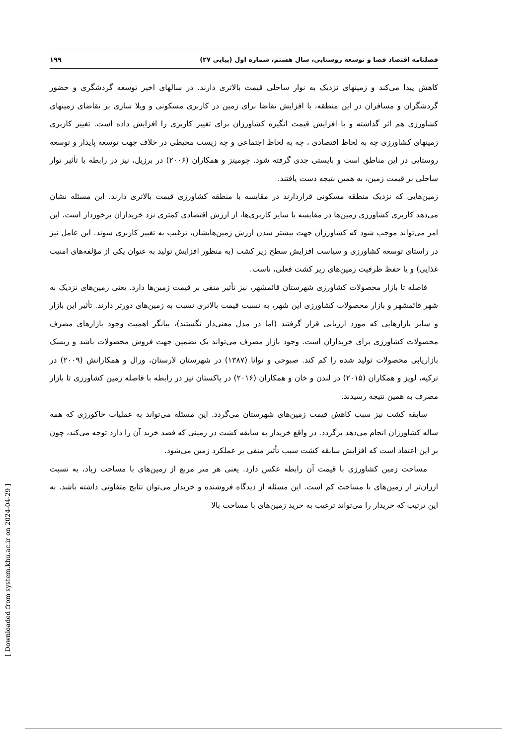فصلنامه اقتصاد فضا و توسعه روستایی، سال هشتم، شماره اول (پیاپی ۲۷) ۱۹۹
کاهش پیدا می‌کند و زمینهای نزدیک به نوار ساحلی قیمت بالاتری دارند. در سالهای اخیر توسعه گردشگری و حضور گردشگران و مسافران در این منطقه، با افزایش تقاضا برای زمین در کاربری مسکونی و ویلا سازی بر تقاضای زمینهای کشاورزی هم اثر گذاشته و با افزایش قیمت انگیزه کشاورزان برای تغییر کاربری را افزایش داده است. تغییر کاربری زمینهای کشاورزی چه به لحاظ اقتصادی ، چه به لحاظ اجتماعی و چه زیست محیطی در خلاف جهت توسعه پایدار و توسعه روستایی در این مناطق است و بایستی جدی گرفته شود. چومیتز و همکاران (۲۰۰۶) در برزیل، نیز در رابطه با تأثیر نوار ساحلی بر قیمت زمین، به همین نتیجه دست یافتند.
زمین‌هایی که نزدیک منطقه مسکونی قراردارند در مقایسه با منطقه کشاورزی قیمت بالاتری دارند. این مسئله نشان می‌دهد کاربری کشاورزی زمین‌ها در مقایسه با سایر کاربری‌ها، از ارزش اقتصادی کمتری نزد خریداران برخوردار است. این امر می‌تواند موجب شود که کشاورزان جهت بیشتر شدن ارزش زمین‌هایشان، ترغیب به تغییر کاربری شوند. این عامل نیز در راستای توسعه کشاورزی و سیاست افزایش سطح زیر کشت (به منظور افزایش تولید به عنوان یکی از مؤلفه‌های امنیت غذایی) و یا حفظ ظرفیت زمین‌های زیر کشت فعلی، ناست.
فاصله تا بازار محصولات کشاورزی شهرستان قائمشهر، نیز تأثیر منفی بر قیمت زمین‌ها دارد. یعنی زمین‌های نزدیک به شهر قائمشهر و بازار محصولات کشاورزی این شهر، به نسبت قیمت بالاتری نسبت به زمین‌های دورتر دارند. تأثیر این بازار و سایر بازارهایی که مورد ارزیابی قرار گرفتند (اما در مدل معنی‌دار نگشتند)، بیانگر اهمیت وجود بازارهای مصرف محصولات کشاورزی برای خریداران است. وجود بازار مصرف می‌تواند یک تضمین جهت فروش محصولات باشد و ریسک بازاریابی محصولات تولید شده را کم کند. صبوحی و توانا (۱۳۸۷) در شهرستان لارستان، ورال و همکارانش (۲۰۰۹) در ترکیه، لوپز و همکاران (۲۰۱۵) در لندن و خان و همکاران (۲۰۱۶) در پاکستان نیز در رابطه با فاصله زمین کشاورزی تا بازار مصرف به همین نتیجه رسیدند.
سابقه کشت نیز سبب کاهش قیمت زمین‌های شهرستان می‌گردد. این مسئله می‌تواند به عملیات خاکورزی که همه ساله کشاورزان انجام می‌دهد برگردد. در واقع خریدار به سابقه کشت در زمینی که قصد خرید آن را دارد توجه می‌کند، چون بر این اعتقاد است که افزایش سابقه کشت سبب تأثیر منفی بر عملکرد زمین می‌شود.
مساحت زمین کشاورزی با قیمت آن رابطه عکس دارد. یعنی هر متر مربع از زمین‌های با مساحت زیاد، به نسبت ارزان‌تر از زمین‌های با مساحت کم است. این مسئله از دیدگاه فروشنده و خریدار می‌توان نتایج متفاوتی داشته باشد. به این ترتیب که خریدار را می‌تواند ترغیب به خرید زمین‌های با مساحت بالا
[ Downloaded from system.khu.ac.ir on 2024-04-29 ]